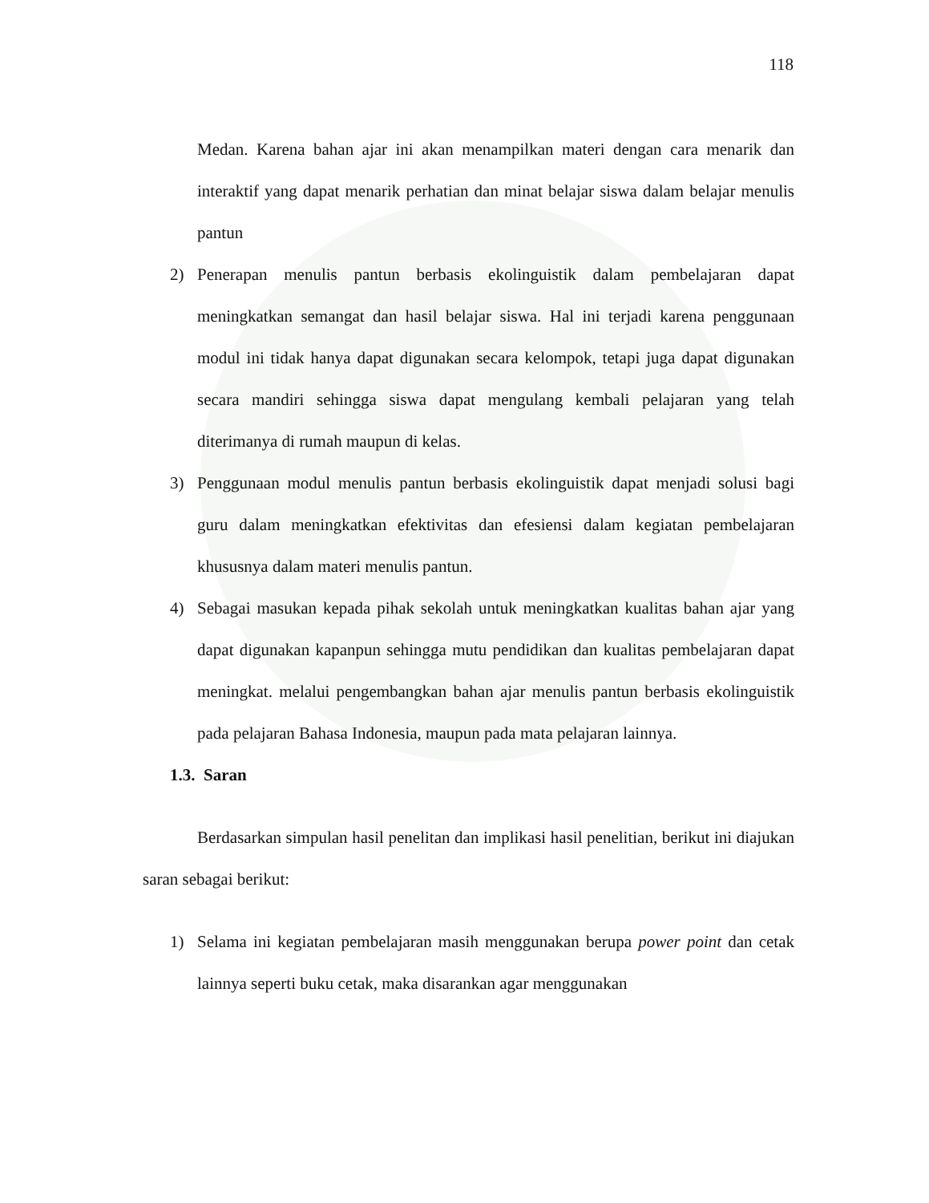118
Medan. Karena bahan ajar ini akan menampilkan materi dengan cara menarik dan interaktif yang dapat menarik perhatian dan minat belajar siswa dalam belajar menulis pantun
2) Penerapan menulis pantun berbasis ekolinguistik dalam pembelajaran dapat meningkatkan semangat dan hasil belajar siswa. Hal ini terjadi karena penggunaan modul ini tidak hanya dapat digunakan secara kelompok, tetapi juga dapat digunakan secara mandiri sehingga siswa dapat mengulang kembali pelajaran yang telah diterimanya di rumah maupun di kelas.
3) Penggunaan modul menulis pantun berbasis ekolinguistik dapat menjadi solusi bagi guru dalam meningkatkan efektivitas dan efesiensi dalam kegiatan pembelajaran khususnya dalam materi menulis pantun.
4) Sebagai masukan kepada pihak sekolah untuk meningkatkan kualitas bahan ajar yang dapat digunakan kapanpun sehingga mutu pendidikan dan kualitas pembelajaran dapat meningkat. melalui pengembangkan bahan ajar menulis pantun berbasis ekolinguistik pada pelajaran Bahasa Indonesia, maupun pada mata pelajaran lainnya.
1.3. Saran
Berdasarkan simpulan hasil penelitan dan implikasi hasil penelitian, berikut ini diajukan saran sebagai berikut:
1) Selama ini kegiatan pembelajaran masih menggunakan berupa power point dan cetak lainnya seperti buku cetak, maka disarankan agar menggunakan